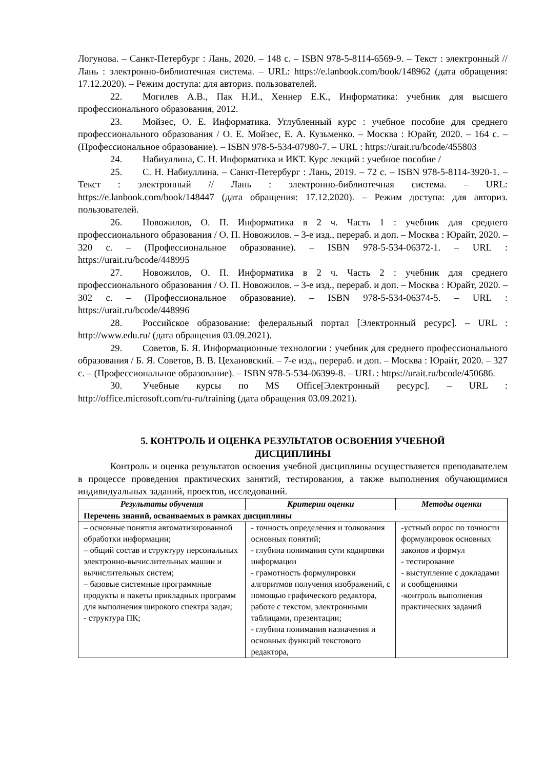Логунова. – Санкт-Петербург : Лань, 2020. – 148 с. – ISBN 978-5-8114-6569-9. – Текст : электронный // Лань : электронно-библиотечная система. – URL: https://e.lanbook.com/book/148962 (дата обращения: 17.12.2020). – Режим доступа: для авториз. пользователей.
22. Могилев А.В., Пак Н.И., Хеннер Е.К., Информатика: учебник для высшего профессионального образования, 2012.
23. Мойзес, О. Е. Информатика. Углубленный курс : учебное пособие для среднего профессионального образования / О. Е. Мойзес, Е. А. Кузьменко. – Москва : Юрайт, 2020. – 164 с. – (Профессиональное образование). – ISBN 978-5-534-07980-7. – URL : https://urait.ru/bcode/455803
24. Набиуллина, С. Н. Информатика и ИКТ. Курс лекций : учебное пособие /
25. С. Н. Набиуллина. – Санкт-Петербург : Лань, 2019. – 72 с. – ISBN 978-5-8114-3920-1. – Текст : электронный // Лань : электронно-библиотечная система. – URL: https://e.lanbook.com/book/148447 (дата обращения: 17.12.2020). – Режим доступа: для авториз. пользователей.
26. Новожилов, О. П. Информатика в 2 ч. Часть 1 : учебник для среднего профессионального образования / О. П. Новожилов. – 3-е изд., перераб. и доп. – Москва : Юрайт, 2020. – 320 с. – (Профессиональное образование). – ISBN 978-5-534-06372-1. – URL : https://urait.ru/bcode/448995
27. Новожилов, О. П. Информатика в 2 ч. Часть 2 : учебник для среднего профессионального образования / О. П. Новожилов. – 3-е изд., перераб. и доп. – Москва : Юрайт, 2020. – 302 с. – (Профессиональное образование). – ISBN 978-5-534-06374-5. – URL : https://urait.ru/bcode/448996
28. Российское образование: федеральный портал [Электронный ресурс]. – URL : http://www.edu.ru/ (дата обращения 03.09.2021).
29. Советов, Б. Я. Информационные технологии : учебник для среднего профессионального образования / Б. Я. Советов, В. В. Цехановский. – 7-е изд., перераб. и доп. – Москва : Юрайт, 2020. – 327 с. – (Профессиональное образование). – ISBN 978-5-534-06399-8. – URL : https://urait.ru/bcode/450686.
30. Учебные курсы по MS Office[Электронный ресурс]. – URL : http://office.microsoft.com/ru-ru/training (дата обращения 03.09.2021).
5. КОНТРОЛЬ И ОЦЕНКА РЕЗУЛЬТАТОВ ОСВОЕНИЯ УЧЕБНОЙ
ДИСЦИПЛИНЫ
Контроль и оценка результатов освоения учебной дисциплины осуществляется преподавателем в процессе проведения практических занятий, тестирования, а также выполнения обучающимися индивидуальных заданий, проектов, исследований.
| Результаты обучения | Критерии оценки | Методы оценки |
| --- | --- | --- |
| Перечень знаний, осваиваемых в рамках дисциплины | | |
| – основные понятия автоматизированной обработки информации; – общий состав и структуру персональных электронно-вычислительных машин и вычислительных систем; – базовые системные программные продукты и пакеты прикладных программ для выполнения широкого спектра задач; - структура ПК; | - точность определения и толкования основных понятий; - глубина понимания сути кодировки информации - грамотность формулировки алгоритмов получения изображений, с помощью графического редактора, работе с текстом, электронными таблицами, презентации; - глубина понимания назначения и основных функций текстового редактора, | -устный опрос по точности формулировок основных законов и формул - тестирование - выступление с докладами и сообщениями -контроль выполнения практических заданий |